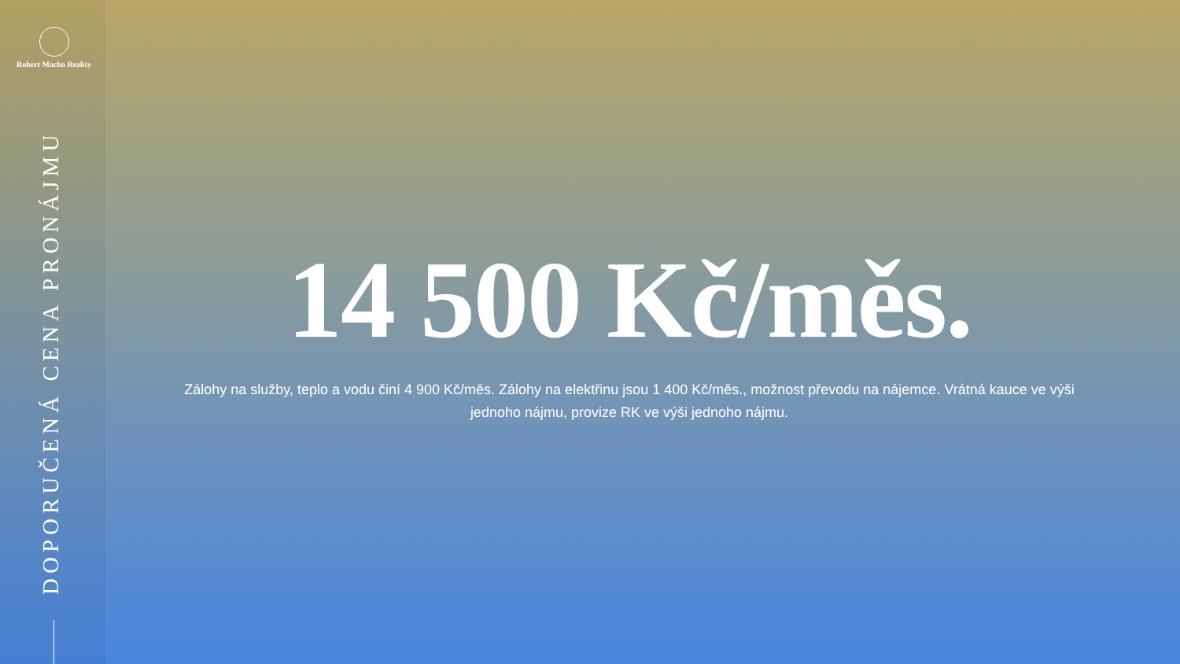Robert Macho Reality
DOPORUČENÁ CENA PRONÁJMU
14 500 Kč/měs.
Zálohy na služby, teplo a vodu činí 4 900 Kč/měs. Zálohy na elektřinu jsou 1 400 Kč/měs., možnost převodu na nájemce. Vrátná kauce ve výši jednoho nájmu, provize RK ve výši jednoho nájmu.